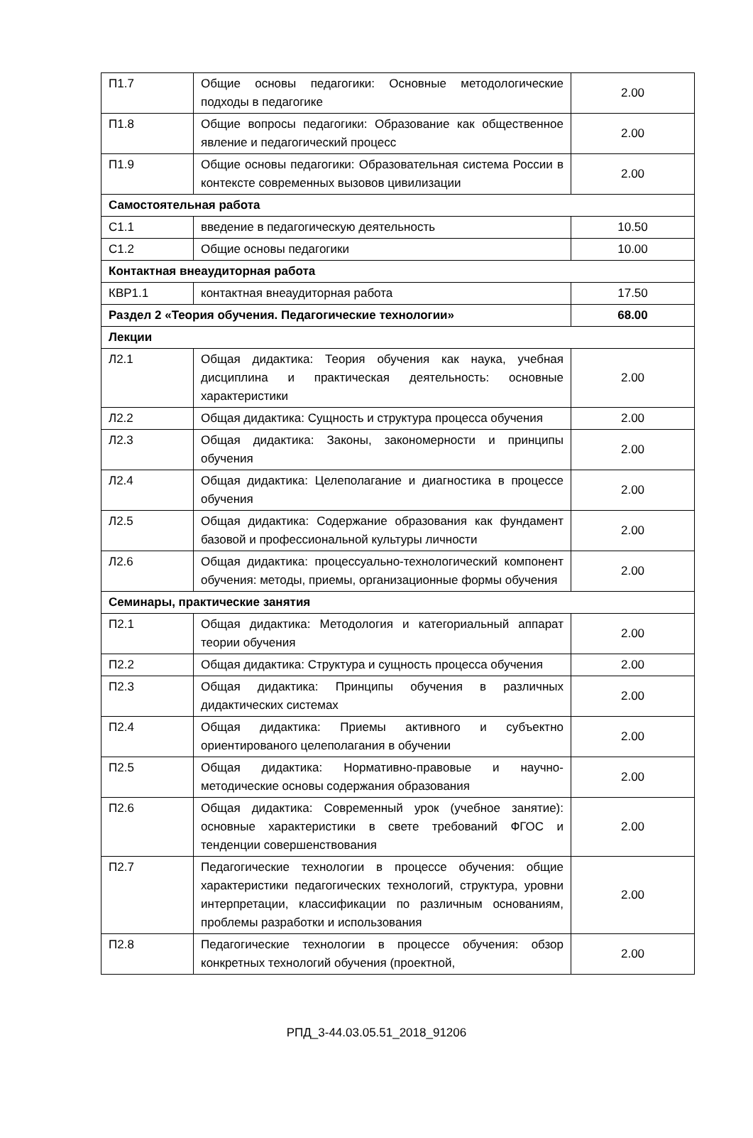| П1.7 | Общие основы педагогики: Основные методологические подходы в педагогике | 2.00 |
| П1.8 | Общие вопросы педагогики: Образование как общественное явление и педагогический процесс | 2.00 |
| П1.9 | Общие основы педагогики: Образовательная система России в контексте современных вызовов цивилизации | 2.00 |
| Самостоятельная работа | | |
| С1.1 | введение в педагогическую деятельность | 10.50 |
| С1.2 | Общие основы педагогики | 10.00 |
| Контактная внеаудиторная работа | | |
| КВР1.1 | контактная внеаудиторная работа | 17.50 |
| Раздел 2 «Теория обучения. Педагогические технологии» | | 68.00 |
| Лекции | | |
| Л2.1 | Общая дидактика: Теория обучения как наука, учебная дисциплина и практическая деятельность: основные характеристики | 2.00 |
| Л2.2 | Общая дидактика: Сущность и структура процесса обучения | 2.00 |
| Л2.3 | Общая дидактика: Законы, закономерности и принципы обучения | 2.00 |
| Л2.4 | Общая дидактика: Целеполагание и диагностика в процессе обучения | 2.00 |
| Л2.5 | Общая дидактика: Содержание образования как фундамент базовой и профессиональной культуры личности | 2.00 |
| Л2.6 | Общая дидактика: процессуально-технологический компонент обучения: методы, приемы, организационные формы обучения | 2.00 |
| Семинары, практические занятия | | |
| П2.1 | Общая дидактика: Методология и категориальный аппарат теории обучения | 2.00 |
| П2.2 | Общая дидактика: Структура и сущность процесса обучения | 2.00 |
| П2.3 | Общая дидактика: Принципы обучения в различных дидактических системах | 2.00 |
| П2.4 | Общая дидактика: Приемы активного и субъектно ориентированого целеполагания в обучении | 2.00 |
| П2.5 | Общая дидактика: Нормативно-правовые и научно-методические основы содержания образования | 2.00 |
| П2.6 | Общая дидактика: Современный урок (учебное занятие): основные характеристики в свете требований ФГОС и тенденции совершенствования | 2.00 |
| П2.7 | Педагогические технологии в процессе обучения: общие характеристики педагогических технологий, структура, уровни интерпретации, классификации по различным основаниям, проблемы разработки и использования | 2.00 |
| П2.8 | Педагогические технологии в процессе обучения: обзор конкретных технологий обучения (проектной, | 2.00 |
РПД_3-44.03.05.51_2018_91206